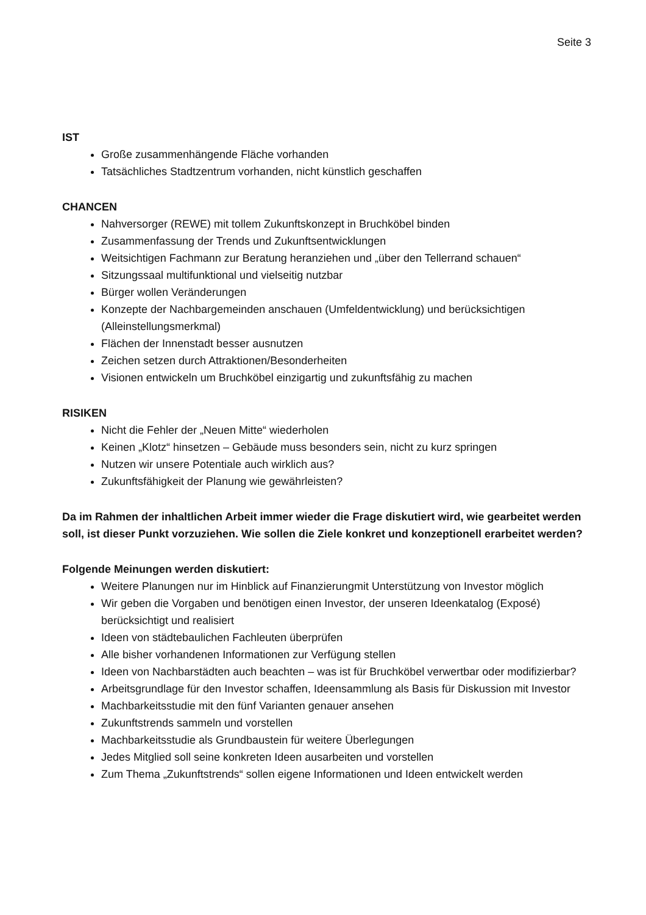Seite 3
IST
Große zusammenhängende Fläche vorhanden
Tatsächliches Stadtzentrum vorhanden, nicht künstlich geschaffen
CHANCEN
Nahversorger (REWE) mit tollem Zukunftskonzept in Bruchköbel binden
Zusammenfassung der Trends und Zukunftsentwicklungen
Weitsichtigen Fachmann zur Beratung heranziehen und „über den Tellerrand schauen“
Sitzungssaal multifunktional und vielseitig nutzbar
Bürger wollen Veränderungen
Konzepte der Nachbargemeinden anschauen (Umfeldentwicklung) und berücksichtigen (Alleinstellungsmerkmal)
Flächen der Innenstadt besser ausnutzen
Zeichen setzen durch Attraktionen/Besonderheiten
Visionen entwickeln um Bruchköbel einzigartig und zukunftsfähig zu machen
RISIKEN
Nicht die Fehler der „Neuen Mitte“ wiederholen
Keinen „Klotz“ hinsetzen – Gebäude muss besonders sein, nicht zu kurz springen
Nutzen wir unsere Potentiale auch wirklich aus?
Zukunftsfähigkeit der Planung wie gewährleisten?
Da im Rahmen der inhaltlichen Arbeit immer wieder die Frage diskutiert wird, wie gearbeitet werden soll, ist dieser Punkt vorzuziehen. Wie sollen die Ziele konkret und konzeptionell erarbeitet werden?
Folgende Meinungen werden diskutiert:
Weitere Planungen nur im Hinblick auf Finanzierungmit Unterstützung von Investor möglich
Wir geben die Vorgaben und benötigen einen Investor, der unseren Ideenkatalog (Exposé) berücksichtigt und realisiert
Ideen von städtebaulichen Fachleuten überprüfen
Alle bisher vorhandenen Informationen zur Verfügung stellen
Ideen von Nachbarstädten auch beachten – was ist für Bruchköbel verwertbar oder modifizierbar?
Arbeitsgrundlage für den Investor schaffen, Ideensammlung als Basis für Diskussion mit Investor
Machbarkeitsstudie mit den fünf Varianten genauer ansehen
Zukunftstrends sammeln und vorstellen
Machbarkeitsstudie als Grundbaustein für weitere Überlegungen
Jedes Mitglied soll seine konkreten Ideen ausarbeiten und vorstellen
Zum Thema „Zukunftstrends“ sollen eigene Informationen und Ideen entwickelt werden